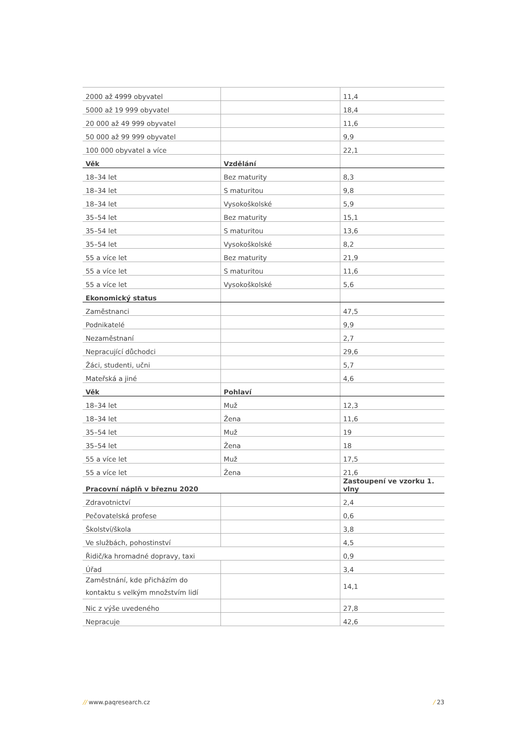| 2000 až 4999 obyvatel | | 11,4 |
| 5000 až 19 999 obyvatel | | 18,4 |
| 20 000 až 49 999 obyvatel | | 11,6 |
| 50 000 až 99 999 obyvatel | | 9,9 |
| 100 000 obyvatel a více | | 22,1 |
| Věk | Vzdělání | |
| 18–34 let | Bez maturity | 8,3 |
| 18–34 let | S maturitou | 9,8 |
| 18–34 let | Vysokoškolské | 5,9 |
| 35–54 let | Bez maturity | 15,1 |
| 35–54 let | S maturitou | 13,6 |
| 35–54 let | Vysokoškolské | 8,2 |
| 55 a více let | Bez maturity | 21,9 |
| 55 a více let | S maturitou | 11,6 |
| 55 a více let | Vysokoškolské | 5,6 |
| Ekonomický status | | |
| Zaměstnanci | | 47,5 |
| Podnikatelé | | 9,9 |
| Nezaměstnaní | | 2,7 |
| Nepracující důchodci | | 29,6 |
| Žáci, studenti, učni | | 5,7 |
| Mateřská a jiné | | 4,6 |
| Věk | Pohlaví | |
| 18–34 let | Muž | 12,3 |
| 18–34 let | Žena | 11,6 |
| 35–54 let | Muž | 19 |
| 35–54 let | Žena | 18 |
| 55 a více let | Muž | 17,5 |
| 55 a více let | Žena | 21,6 |
| Pracovní náplň v březnu 2020 | | Zastoupení ve vzorku 1. vlny |
| Zdravotnictví | | 2,4 |
| Pečovatelská profese | | 0,6 |
| Školství/škola | | 3,8 |
| Ve službách, pohostinství | | 4,5 |
| Řidič/ka hromadné dopravy, taxi | | 0,9 |
| Úřad | | 3,4 |
| Zaměstnání, kde přicházím do kontaktu s velkým množstvím lidí | | 14,1 |
| Nic z výše uvedeného | | 27,8 |
| Nepracuje | | 42,6 |
// www.paqresearch.cz / 23